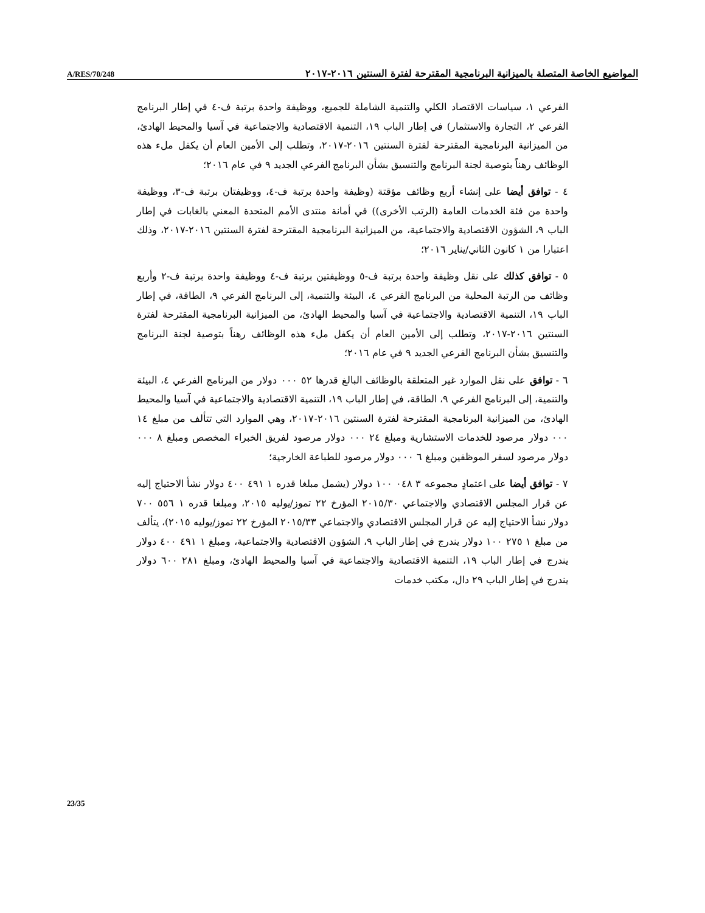A/RES/70/248 المواضيع الخاصة المتصلة بالميزانية البرنامجية المقترحة لفترة السنتين ٢٠١٦-٢٠١٧
الفرعي ١، سياسات الاقتصاد الكلي والتنمية الشاملة للجميع، ووظيفة واحدة برتبة ف-٤ في إطار البرنامج الفرعي ٢، التجارة والاستثمار) في إطار الباب ١٩، التنمية الاقتصادية والاجتماعية في آسيا والمحيط الهادئ، من الميزانية البرنامجية المقترحة لفترة السنتين ٢٠١٦-٢٠١٧، وتطلب إلى الأمين العام أن يكفل ملء هذه الوظائف رهناً بتوصية لجنة البرنامج والتنسيق بشأن البرنامج الفرعي الجديد ٩ في عام ٢٠١٦؛
٤ - توافق أيضا على إنشاء أربع وظائف مؤقتة (وظيفة واحدة برتبة ف-٤، ووظيفتان برتبة ف-٣، ووظيفة واحدة من فئة الخدمات العامة (الرتب الأخرى)) في أمانة منتدى الأمم المتحدة المعني بالغابات في إطار الباب ٩، الشؤون الاقتصادية والاجتماعية، من الميزانية البرنامجية المقترحة لفترة السنتين ٢٠١٦-٢٠١٧، وذلك اعتبارا من ١ كانون الثاني/يناير ٢٠١٦؛
٥ - توافق كذلك على نقل وظيفة واحدة برتبة ف-٥ ووظيفتين برتبة ف-٤ ووظيفة واحدة برتبة ف-٢ وأربع وظائف من الرتبة المحلية من البرنامج الفرعي ٤، البيئة والتنمية، إلى البرنامج الفرعي ٩، الطاقة، في إطار الباب ١٩، التنمية الاقتصادية والاجتماعية في آسيا والمحيط الهادئ، من الميزانية البرنامجية المقترحة لفترة السنتين ٢٠١٦-٢٠١٧، وتطلب إلى الأمين العام أن يكفل ملء هذه الوظائف رهناً بتوصية لجنة البرنامج والتنسيق بشأن البرنامج الفرعي الجديد ٩ في عام ٢٠١٦؛
٦ - توافق على نقل الموارد غير المتعلقة بالوظائف البالغ قدرها ٥٢ ٠٠٠ دولار من البرنامج الفرعي ٤، البيئة والتنمية، إلى البرنامج الفرعي ٩، الطاقة، في إطار الباب ١٩، التنمية الاقتصادية والاجتماعية في آسيا والمحيط الهادئ، من الميزانية البرنامجية المقترحة لفترة السنتين ٢٠١٦-٢٠١٧، وهي الموارد التي تتألف من مبلغ ١٤ ٠٠٠ دولار مرصود للخدمات الاستشارية ومبلغ ٢٤ ٠٠٠ دولار مرصود لفريق الخبراء المخصص ومبلغ ٨ ٠٠٠ دولار مرصود لسفر الموظفين ومبلغ ٦ ٠٠٠ دولار مرصود للطباعة الخارجية؛
٧ - توافق أيضا على اعتمادٍ مجموعه ٣ ٠٤٨ ١٠٠ دولار (يشمل مبلغا قدره ١ ٤٩١ ٤٠٠ دولار نشأ الاحتياج إليه عن قرار المجلس الاقتصادي والاجتماعي ٢٠١٥/٣٠ المؤرخ ٢٢ تموز/يوليه ٢٠١٥، ومبلغا قدره ١ ٥٥٦ ٧٠٠ دولار نشأ الاحتياج إليه عن قرار المجلس الاقتصادي والاجتماعي ٢٠١٥/٣٣ المؤرخ ٢٢ تموز/يوليه ٢٠١٥)، يتألف من مبلغ ١ ٢٧٥ ١٠٠ دولار يندرج في إطار الباب ٩، الشؤون الاقتصادية والاجتماعية، ومبلغ ١ ٤٩١ ٤٠٠ دولار يندرج في إطار الباب ١٩، التنمية الاقتصادية والاجتماعية في آسيا والمحيط الهادئ، ومبلغ ٢٨١ ٦٠٠ دولار يندرج في إطار الباب ٢٩ دال، مكتب خدمات
23/35